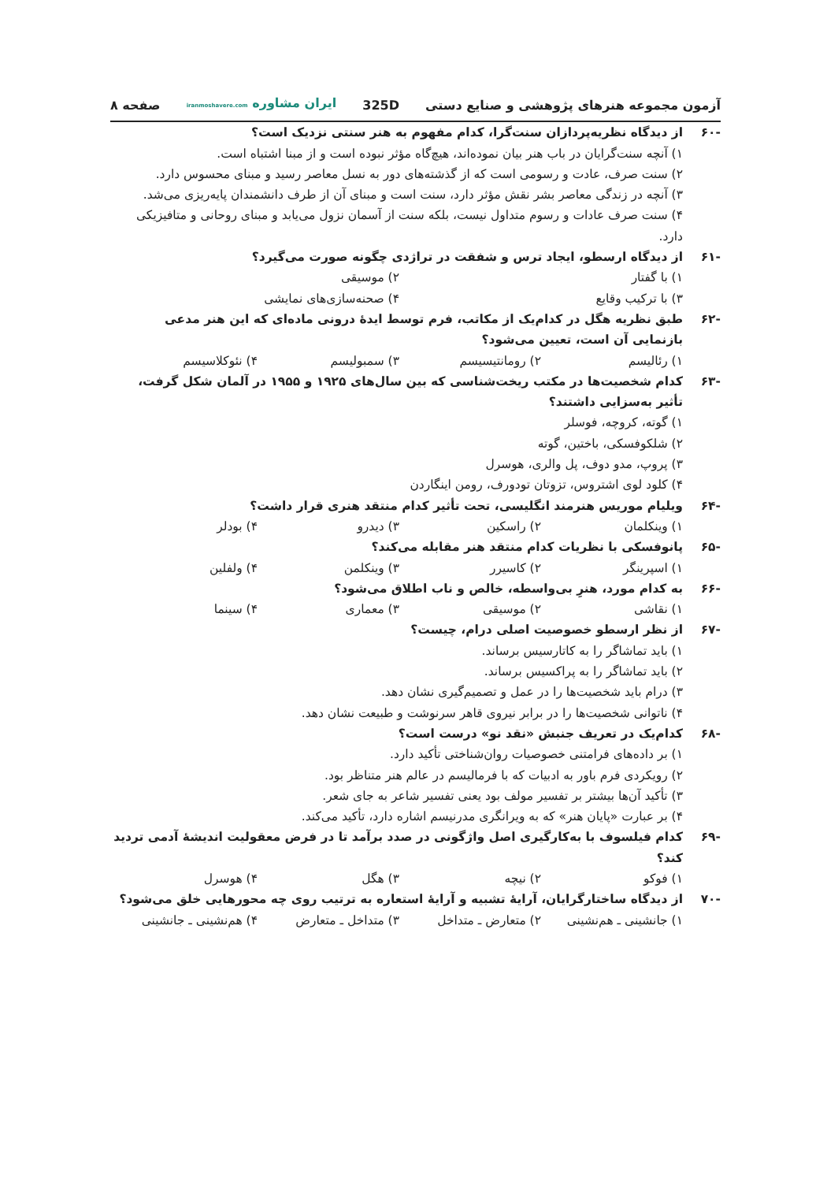آزمون مجموعه هنرهای پژوهشی و صنایع دستی 325D ایران مشاوره iranmoshavere.com صفحه ۸
-۶۰ از دیدگاه نظریه‌پردازان سنت‌گرا، کدام مفهوم به هنر سنتی نزدیک است؟
۱) آنچه سنت‌گرایان در باب هنر بیان نموده‌اند، هیچ‌گاه مؤثر نبوده است و از مبنا اشتباه است.
۲) سنت صرف، عادت و رسومی است که از گذشته‌های دور به نسل معاصر رسید و مبنای محسوس دارد.
۳) آنچه در زندگی معاصر بشر نقش مؤثر دارد، سنت است و مبنای آن از طرف دانشمندان پایه‌ریزی می‌شد.
۴) سنت صرف عادات و رسوم متداول نیست، بلکه سنت از آسمان نزول می‌یابد و مبنای روحانی و متافیزیکی دارد.
-۶۱ از دیدگاه ارسطو، ایجاد ترس و شفقت در تراژدی چگونه صورت می‌گیرد؟
۱) با گفتار ۲) موسیقی ۳) با ترکیب وقایع ۴) صحنه‌سازی‌های نمایشی
-۶۲ طبق نظریه هگل در کدام‌یک از مکاتب، فرم توسط ایدهٔ درونی ماده‌ای که این هنر مدعی بازنمایی آن است، تعیین می‌شود؟
۱) رئالیسم ۲) رومانتیسیسم ۳) سمبولیسم ۴) نئوکلاسیسم
-۶۳ کدام شخصیت‌ها در مکتب ریخت‌شناسی که بین سال‌های ۱۹۲۵ و ۱۹۵۵ در آلمان شکل گرفت، تأثیر به‌سزایی داشتند؟
۱) گوته، کروچه، فوسلر
۲) شلکوفسکی، باختین، گوته
۳) پروپ، مدو دوف، پل والری، هوسرل
۴) کلود لوی اشتروس، تزوتان تودورف، رومن اینگاردن
-۶۴ ویلیام موریس هنرمند انگلیسی، تحت تأثیر کدام منتقد هنری قرار داشت؟
۱) وینکلمان ۲) راسکین ۳) دیدرو ۴) بودلر
-۶۵ پانوفسکی با نظریات کدام منتقد هنر مقابله می‌کند؟
۱) اسپرینگر ۲) کاسیرر ۳) وینکلمن ۴) ولفلین
-۶۶ به کدام مورد، هنرِ بی‌واسطه، خالص و ناب اطلاق می‌شود؟
۱) نقاشی ۲) موسیقی ۳) معماری ۴) سینما
-۶۷ از نظر ارسطو خصوصیت اصلی درام، چیست؟
۱) باید تماشاگر را به کاتارسیس برساند.
۲) باید تماشاگر را به پراکسیس برساند.
۳) درام باید شخصیت‌ها را در عمل و تصمیم‌گیری نشان دهد.
۴) ناتوانی شخصیت‌ها را در برابر نیروی قاهر سرنوشت و طبیعت نشان دهد.
-۶۸ کدام‌یک در تعریف جنبش «نقد نو» درست است؟
۱) بر داده‌های فرامتنی خصوصیات روان‌شناختی تأکید دارد.
۲) رویکردی فرم باور به ادبیات که با فرمالیسم در عالم هنر متناظر بود.
۳) تأکید آن‌ها بیشتر بر تفسیر مولف بود یعنی تفسیر شاعر به جای شعر.
۴) بر عبارت «پایان هنر» که به ویرانگری مدرنیسم اشاره دارد، تأکید می‌کند.
-۶۹ کدام فیلسوف با به‌کارگیری اصل واژگونی در صدد برآمد تا در فرض معقولیت اندیشهٔ آدمی تردید کند؟
۱) فوکو ۲) نیچه ۳) هگل ۴) هوسرل
-۷۰ از دیدگاه ساختارگرایان، آرایهٔ تشبیه و آرایهٔ استعاره به ترتیب روی چه محورهایی خلق می‌شود؟
۱) جانشینی ـ هم‌نشینی ۲) متعارض ـ متداخل ۳) متداخل ـ متعارض ۴) هم‌نشینی ـ جانشینی